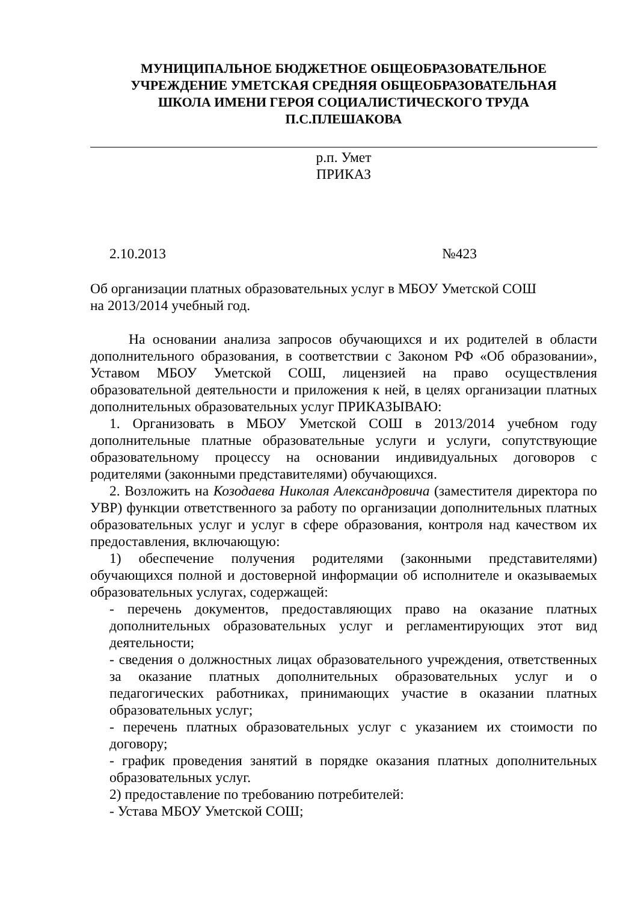МУНИЦИПАЛЬНОЕ БЮДЖЕТНОЕ ОБЩЕОБРАЗОВАТЕЛЬНОЕ
УЧРЕЖДЕНИЕ УМЕТСКАЯ СРЕДНЯЯ ОБЩЕОБРАЗОВАТЕЛЬНАЯ
ШКОЛА ИМЕНИ ГЕРОЯ СОЦИАЛИСТИЧЕСКОГО ТРУДА
П.С.ПЛЕШАКОВА
р.п. Умет
ПРИКАЗ
2.10.2013 №423
Об организации платных образовательных услуг в МБОУ Уметской СОШ
на 2013/2014 учебный год.
На основании анализа запросов обучающихся и их родителей в области дополнительного образования, в соответствии с Законом РФ «Об образовании», Уставом МБОУ Уметской СОШ, лицензией на право осуществления образовательной деятельности и приложения к ней, в целях организации платных дополнительных образовательных услуг ПРИКАЗЫВАЮ:
1. Организовать в МБОУ Уметской СОШ в 2013/2014 учебном году дополнительные платные образовательные услуги и услуги, сопутствующие образовательному процессу на основании индивидуальных договоров с родителями (законными представителями) обучающихся.
2. Возложить на Козодаева Николая Александровича (заместителя директора по УВР) функции ответственного за работу по организации дополнительных платных образовательных услуг и услуг в сфере образования, контроля над качеством их предоставления, включающую:
1) обеспечение получения родителями (законными представителями) обучающихся полной и достоверной информации об исполнителе и оказываемых образовательных услугах, содержащей:
- перечень документов, предоставляющих право на оказание платных дополнительных образовательных услуг и регламентирующих этот вид деятельности;
- сведения о должностных лицах образовательного учреждения, ответственных за оказание платных дополнительных образовательных услуг и о педагогических работниках, принимающих участие в оказании платных образовательных услуг;
- перечень платных образовательных услуг с указанием их стоимости по договору;
- график проведения занятий в порядке оказания платных дополнительных образовательных услуг.
2) предоставление по требованию потребителей:
- Устава МБОУ Уметской СОШ;